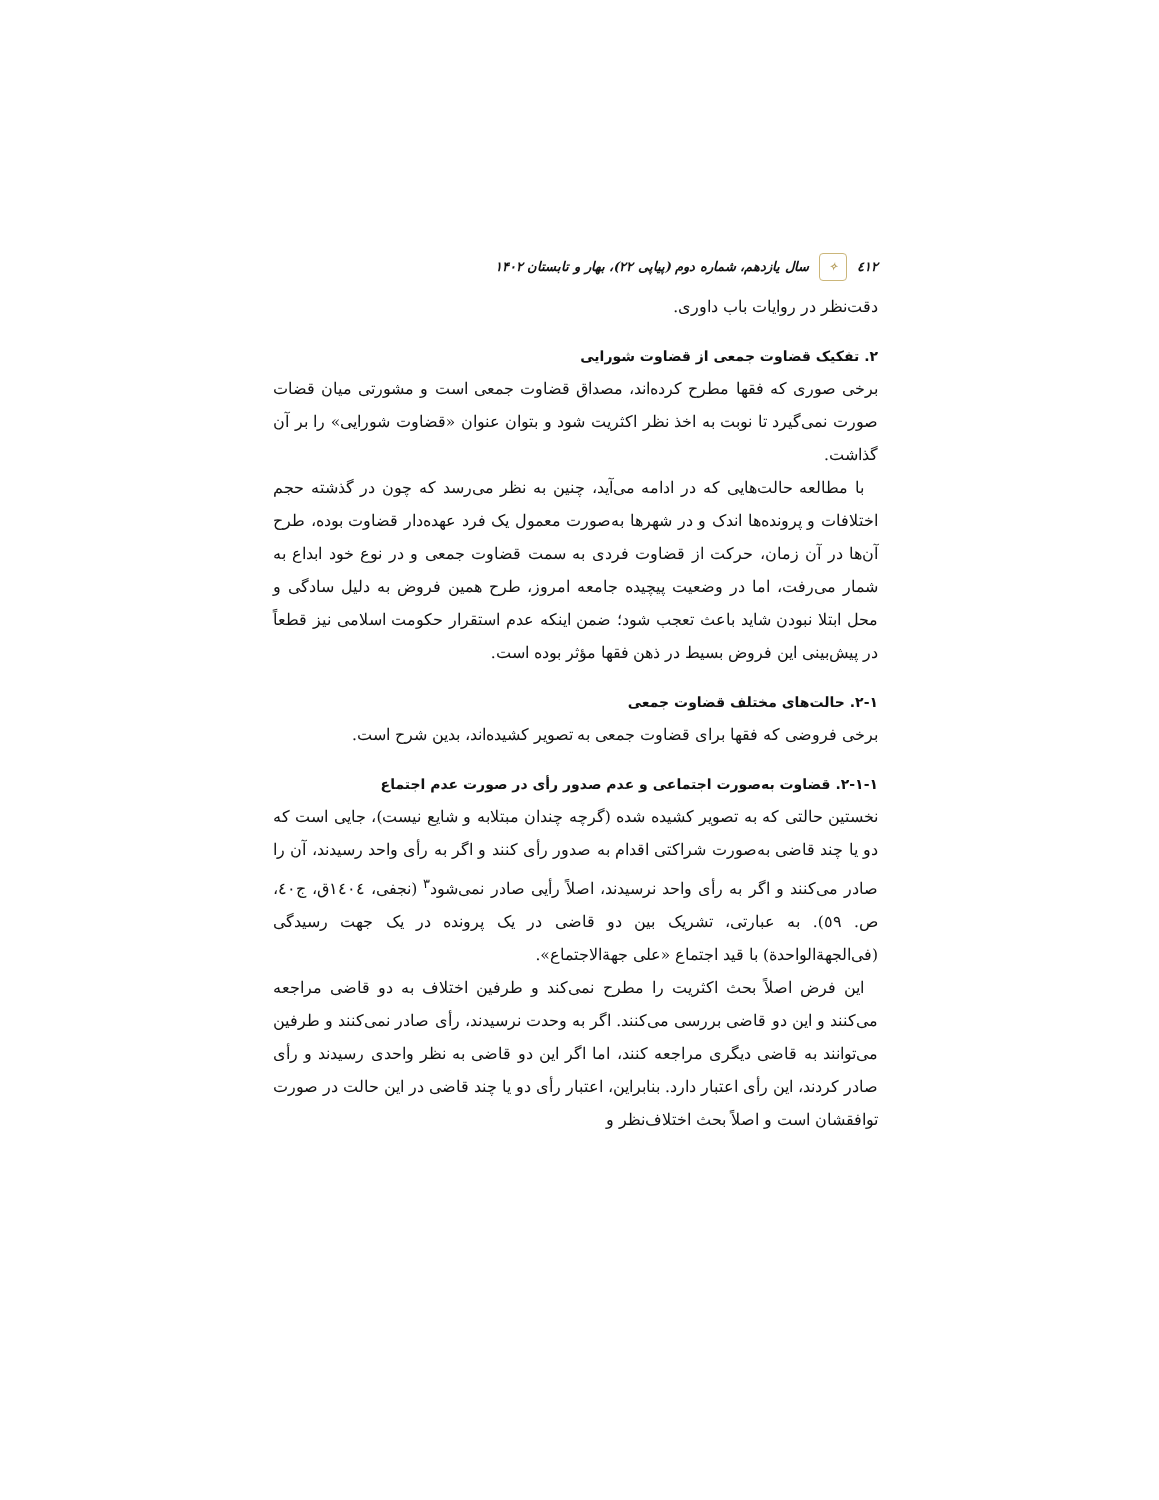٤١٢ ✧ سال یازدهم، شماره دوم (پیاپی ۲۲)، بهار و تابستان ۱۴۰۲
دقت‌نظر در روایات باب داوری.
۲. تفکیک قضاوت جمعی از قضاوت شورایی
برخی صوری که فقها مطرح کرده‌اند، مصداق قضاوت جمعی است و مشورتی میان قضات صورت نمی‌گیرد تا نوبت به اخذ نظر اکثریت شود و بتوان عنوان «قضاوت شورایی» را بر آن گذاشت.
با مطالعه حالت‌هایی که در ادامه می‌آید، چنین به نظر می‌رسد که چون در گذشته حجم اختلافات و پرونده‌ها اندک و در شهرها به‌صورت معمول یک فرد عهده‌دار قضاوت بوده، طرح آن‌ها در آن زمان، حرکت از قضاوت فردی به سمت قضاوت جمعی و در نوع خود ابداع به شمار می‌رفت، اما در وضعیت پیچیده جامعه امروز، طرح همین فروض به دلیل سادگی و محل ابتلا نبودن شاید باعث تعجب شود؛ ضمن اینکه عدم استقرار حکومت اسلامی نیز قطعاً در پیش‌بینی این فروض بسیط در ذهن فقها مؤثر بوده است.
۲-۱. حالت‌های مختلف قضاوت جمعی
برخی فروضی که فقها برای قضاوت جمعی به تصویر کشیده‌اند، بدین شرح است.
۲-۱-۱. قضاوت به‌صورت اجتماعی و عدم صدور رأی در صورت عدم اجتماع
نخستین حالتی که به تصویر کشیده شده (گرچه چندان مبتلابه و شایع نیست)، جایی است که دو یا چند قاضی به‌صورت شراکتی اقدام به صدور رأی کنند و اگر به رأی واحد رسیدند، آن را صادر می‌کنند و اگر به رأی واحد نرسیدند، اصلاً رأیی صادر نمی‌شود<sup>۳</sup> (نجفی، ١٤٠٤ق، ج٤٠، ص. ٥٩). به عبارتی، تشریک بین دو قاضی در یک پرونده در یک جهت رسیدگی (فی‌الجهةالواحدة) با قید اجتماع «علی جهةالاجتماع».
این فرض اصلاً بحث اکثریت را مطرح نمی‌کند و طرفین اختلاف به دو قاضی مراجعه می‌کنند و این دو قاضی بررسی می‌کنند. اگر به وحدت نرسیدند، رأی صادر نمی‌کنند و طرفین می‌توانند به قاضی دیگری مراجعه کنند، اما اگر این دو قاضی به نظر واحدی رسیدند و رأی صادر کردند، این رأی اعتبار دارد. بنابراین، اعتبار رأی دو یا چند قاضی در این حالت در صورت توافقشان است و اصلاً بحث اختلاف‌نظر و